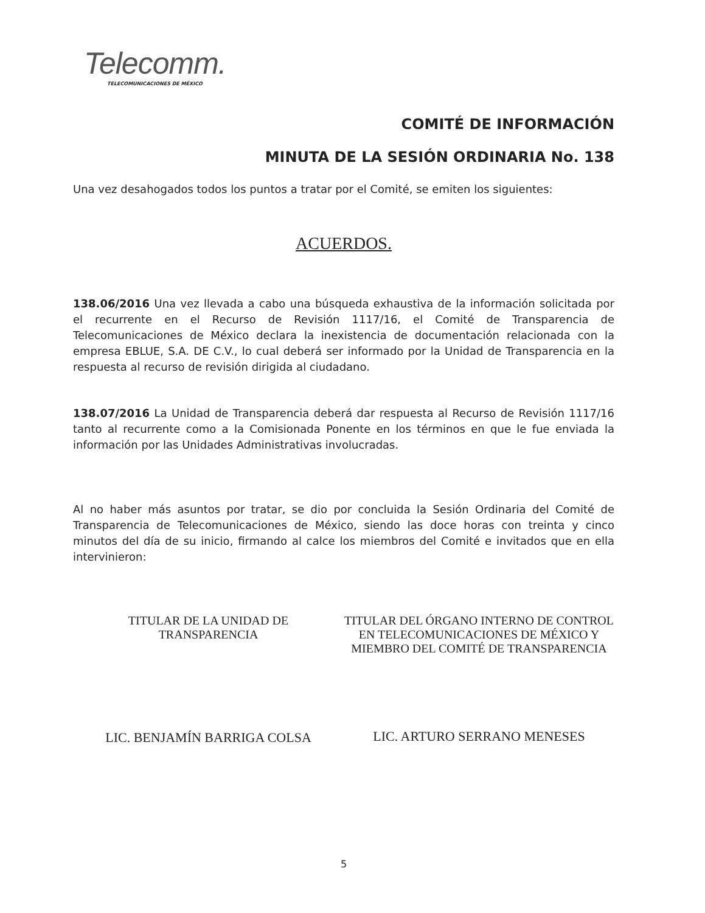Telecomm.
TELECOMUNICACIONES DE MÉXICO
COMITÉ DE INFORMACIÓN
MINUTA DE LA SESIÓN ORDINARIA No. 138
Una vez desahogados todos los puntos a tratar por el Comité, se emiten los siguientes:
ACUERDOS.
138.06/2016 Una vez llevada a cabo una búsqueda exhaustiva de la información solicitada por el recurrente en el Recurso de Revisión 1117/16, el Comité de Transparencia de Telecomunicaciones de México declara la inexistencia de documentación relacionada con la empresa EBLUE, S.A. DE C.V., lo cual deberá ser informado por la Unidad de Transparencia en la respuesta al recurso de revisión dirigida al ciudadano.
138.07/2016 La Unidad de Transparencia deberá dar respuesta al Recurso de Revisión 1117/16 tanto al recurrente como a la Comisionada Ponente en los términos en que le fue enviada la información por las Unidades Administrativas involucradas.
Al no haber más asuntos por tratar, se dio por concluida la Sesión Ordinaria del Comité de Transparencia de Telecomunicaciones de México, siendo las doce horas con treinta y cinco minutos del día de su inicio, firmando al calce los miembros del Comité e invitados que en ella intervinieron:
TITULAR DE LA UNIDAD DE
TRANSPARENCIA
LIC. BENJAMÍN BARRIGA COLSA
TITULAR DEL ÓRGANO INTERNO DE CONTROL EN TELECOMUNICACIONES DE MÉXICO Y MIEMBRO DEL COMITÉ DE TRANSPARENCIA
LIC. ARTURO SERRANO MENESES
5